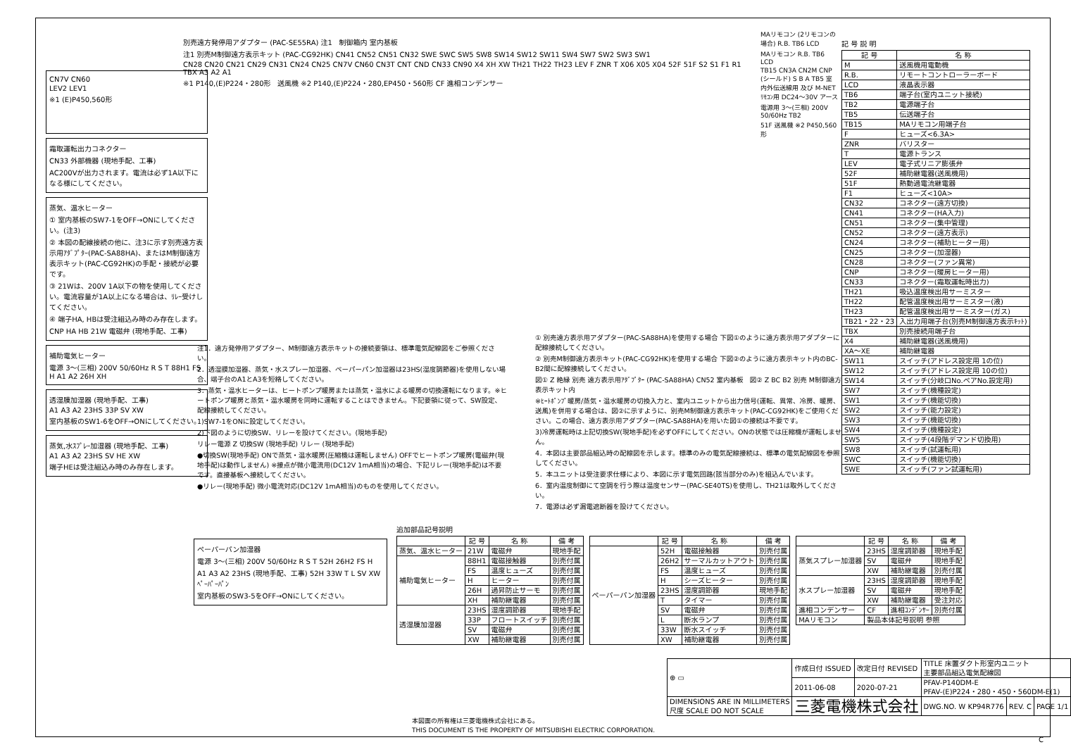CN7V CN60
LEV2 LEV1
※1 (E)P450,560形
霜取運転出力コネクター
CN33 外部機器 (現地手配、工事)
AC200Vが出力されます。電流は必ず1A以下になる様にしてください。
蒸気、温水ヒーター
① 室内基板のSW7-1をOFF→ONにしてください。(注3)
② 本図の配線接続の他に、注3に示す別売遠方表示用ｱﾀﾞﾌﾟﾀｰ(PAC-SA88HA)、またはM制御遠方表示キット(PAC-CG92HK)の手配・接続が必要です。
③ 21Wは、200V 1A以下の物を使用してください。電流容量が1A以上になる場合は、ﾘﾚｰ受けしてください。
④ 端子HA, HBは受注組込み時のみ存在します。
CNP HA HB 21W 電磁弁 (現地手配、工事)
補助電気ヒーター
電源 3～(三相) 200V 50/60Hz R S T 88H1 FS H A1 A2 26H XH
透湿膜加湿器 (現地手配、工事)
A1 A3 A2 23HS 33P SV XW
室内基板のSW1-6をOFF→ONにしてください。
蒸気,水ｽﾌﾟﾚｰ加湿器 (現地手配、工事)
A1 A3 A2 23HS SV HE XW
端子HEは受注組込み時のみ存在します。
別売遠方発停用アダプター (PAC-SE55RA) 注1 制御箱内 室内基板
注1 別売M制御遠方表示キット (PAC-CG92HK) CN41 CN52 CN51 CN32 SWE SWC SW5 SW8 SW14 SW12 SW11 SW4 SW7 SW2 SW3 SW1
CN28 CN20 CN21 CN29 CN31 CN24 CN25 CN7V CN60 CN3T CNT CND CN33 CN90 X4 XH XW TH21 TH22 TH23 LEV F ZNR T X06 X05 X04 52F 51F S2 S1 F1 R1 TBX A3 A2 A1
※1 P140,(E)P224・280形 送風機 ※2 P140,(E)P224・280,EP450・560形 CF 進相コンデンサー
注1．遠方発停用アダプター、M制御遠方表示キットの接続要領は、標準電気配線図をご参照ください。
2．透湿膜加湿器、蒸気・水スプレー加湿器、ペーパーパン加湿器は23HS(湿度調節器)を使用しない場合、端子台のA1とA3を短絡してください。
3．蒸気・温水ヒーターは、ヒートポンプ暖房または蒸気・温水による暖房の切換運転になります。※ヒートポンプ暖房と蒸気・温水暖房を同時に運転することはできません。下記要領に従って、SW設定、配線接続してください。
1)SW7-1をONに設定してください。
2)下図のように切換SW、リレーを設けてください。(現地手配)
リレー電源 Z 切換SW (現地手配) リレー (現地手配)
●切換SW(現地手配) ONで蒸気・温水暖房(圧縮機は運転しません) OFFでヒートポンプ暖房(電磁弁(現地手配)は動作しません) ※接点が微小電流用(DC12V 1mA相当)の場合、下記リレー(現地手配)は不要です。直接基板へ接続してください。
●リレー(現地手配) 微小電流対応(DC12V 1mA相当)のものを使用してください。
① 別売遠方表示用アダプター(PAC-SA88HA)を使用する場合 下図①のように遠方表示用アダプターに配線接続してください。
② 別売M制御遠方表示キット(PAC-CG92HK)を使用する場合 下図②のように遠方表示キット内のBC-B2間に配線接続してください。
図① Z 絶縁 別売 遠方表示用ｱﾀﾞﾌﾟﾀｰ (PAC-SA88HA) CN52 室内基板 図② Z BC B2 別売 M制御遠方表示キット内
※ﾋｰﾄﾎﾟﾝﾌﾟ暖房/蒸気・温水暖房の切換入力と、室内ユニットから出力信号(運転、異常、冷房、暖房、送風)を併用する場合は、図②に示すように、別売M制御遠方表示キット(PAC-CG92HK)をご使用ください。この場合、遠方表示用アダプター(PAC-SA88HA)を用いた図①の接続は不要です。
3)冷房運転時は上記切換SW(現地手配)を必ずOFFにしてください。ONの状態では圧縮機が運転しません。
4．本図は主要部品組込時の配線図を示します。標準のみの電気配線接続は、標準の電気配線図を参照してください。
5．本ユニットは受注要求仕様により、本図に示す電気回路(該当部分のみ)を組込んでいます。
6．室内温度制御にて空調を行う際は温度センサー(PAC-SE40TS)を使用し、TH21は取外してください。
7．電源は必ず漏電遮断器を設けてください。
MAリモコン (2リモコンの場合) R.B. TB6 LCD
MAリモコン R.B. TB6 LCD
TB15 CN3A CN2M CNP (シールド) S B A TB5 室内外伝送線用 及び M-NETﾘﾓｺﾝ用 DC24～30V アース
電源用 3～(三相) 200V 50/60Hz TB2
51F 送風機 ※2 P450,560形
記 号 説 明
| 記 号 | 名 称 |
| --- | --- |
| M | 送風機用電動機 |
| R.B. | リモートコントローラーボード |
| LCD | 液晶表示器 |
| TB6 | 端子台(室内ユニット接続) |
| TB2 | 電源端子台 |
| TB5 | 伝送端子台 |
| TB15 | MAリモコン用端子台 |
| F | ヒューズ<6.3A> |
| ZNR | バリスター |
| T | 電源トランス |
| LEV | 電子式リニア膨張弁 |
| 52F | 補助継電器(送風機用) |
| 51F | 熱動過電流継電器 |
| F1 | ヒューズ<10A> |
| CN32 | コネクター(遠方切換) |
| CN41 | コネクター(HA入力) |
| CN51 | コネクター(集中管理) |
| CN52 | コネクター(遠方表示) |
| CN24 | コネクター(補助ヒーター用) |
| CN25 | コネクター(加湿器) |
| CN28 | コネクター(ファン異常) |
| CNP | コネクター(暖房ヒーター用) |
| CN33 | コネクター(霜取運転時出力) |
| TH21 | 吸込温度検出用サーミスター |
| TH22 | 配管温度検出用サーミスター(液) |
| TH23 | 配管温度検出用サーミスター(ガス) |
| TB21・22・23 | 入出力用端子台(別売M制御遠方表示ｷｯﾄ) |
| TBX | 別売接続用端子台 |
| X4 | 補助継電器(送風機用) |
| XA～XE | 補助継電器 |
| SW11 | スイッチ(アドレス設定用 1の位) |
| SW12 | スイッチ(アドレス設定用 10の位) |
| SW14 | スイッチ(分岐口No.ペアNo.設定用) |
| SW7 | スイッチ(機種設定) |
| SW1 | スイッチ(機能切換) |
| SW2 | スイッチ(能力設定) |
| SW3 | スイッチ(機能切換) |
| SW4 | スイッチ(機種設定) |
| SW5 | スイッチ(4段階デマンド切換用) |
| SW8 | スイッチ(試運転用) |
| SWC | スイッチ(機能切換) |
| SWE | スイッチ(ファン試運転用) |
ペーパーパン加湿器
電源 3～(三相) 200V 50/60Hz R S T 52H 26H2 FS H
A1 A3 A2 23HS (現地手配、工事) 52H 33W T L SV XW ﾍﾟｰﾊﾟｰﾊﾟﾝ
室内基板のSW3-5をOFF→ONにしてください。
追加部品記号説明
| | 記 号 | 名 称 | 備 考 |
| --- | --- | --- | --- |
| 蒸気、温水ヒーター | 21W | 電磁弁 | 現地手配 |
| 補助電気ヒーター | 88H1 | 電磁接触器 | 別売付属 |
| | FS | 温度ヒューズ | 別売付属 |
| | H | ヒーター | 別売付属 |
| | 26H | 過昇防止サーモ | 別売付属 |
| | XH | 補助継電器 | 別売付属 |
| 透湿膜加湿器 | 23HS | 湿度調節器 | 現地手配 |
| | 33P | フロートスイッチ | 別売付属 |
| | SV | 電磁弁 | 別売付属 |
| | XW | 補助継電器 | 別売付属 |
| | 記 号 | 名 称 | 備 考 |
| --- | --- | --- | --- |
| ペーパーパン加湿器 | 52H | 電磁接触器 | 別売付属 |
| | 26H2 | サーマルカットアウト | 別売付属 |
| | FS | 温度ヒューズ | 別売付属 |
| | H | シーズヒーター | 別売付属 |
| | 23HS | 湿度調節器 | 現地手配 |
| | T | タイマー | 別売付属 |
| | SV | 電磁弁 | 別売付属 |
| | L | 断水ランプ | 別売付属 |
| | 33W | 断水スイッチ | 別売付属 |
| | XW | 補助継電器 | 別売付属 |
| | 記 号 | 名 称 | 備 考 |
| --- | --- | --- | --- |
| 蒸気スプレー加湿器 | 23HS | 湿度調節器 | 現地手配 |
| | SV | 電磁弁 | 現地手配 |
| | XW | 補助継電器 | 別売付属 |
| 水スプレー加湿器 | 23HS | 湿度調節器 | 現地手配 |
| | SV | 電磁弁 | 現地手配 |
| | XW | 補助継電器 | 受注対応 |
| 進相コンデンサー | CF | 進相ｺﾝﾃﾞﾝｻｰ | 別売付属 |
| MAリモコン | 製品本体記号説明 参照 | | |
本図面の所有権は三菱電機株式会社にある。
THIS DOCUMENT IS THE PROPERTY OF MITSUBISHI ELECTRIC CORPORATION.
| ⊕ ▭ | 作成日付 ISSUED | 改定日付 REVISED | TITLE 床置ダクト形室内ユニット 主要部品組込電気配線図 | | |
| | 2011-06-08 | 2020-07-21 | PFAV-P140DM-E PFAV-(E)P224・280・450・560DM-E(1) | | |
| DIMENSIONS ARE IN MILLIMETERS 尺度 SCALE DO NOT SCALE | 三菱電機株式会社 | | DWG.NO. W KP94R776 | REV. C | PAGE 1/1 |
C